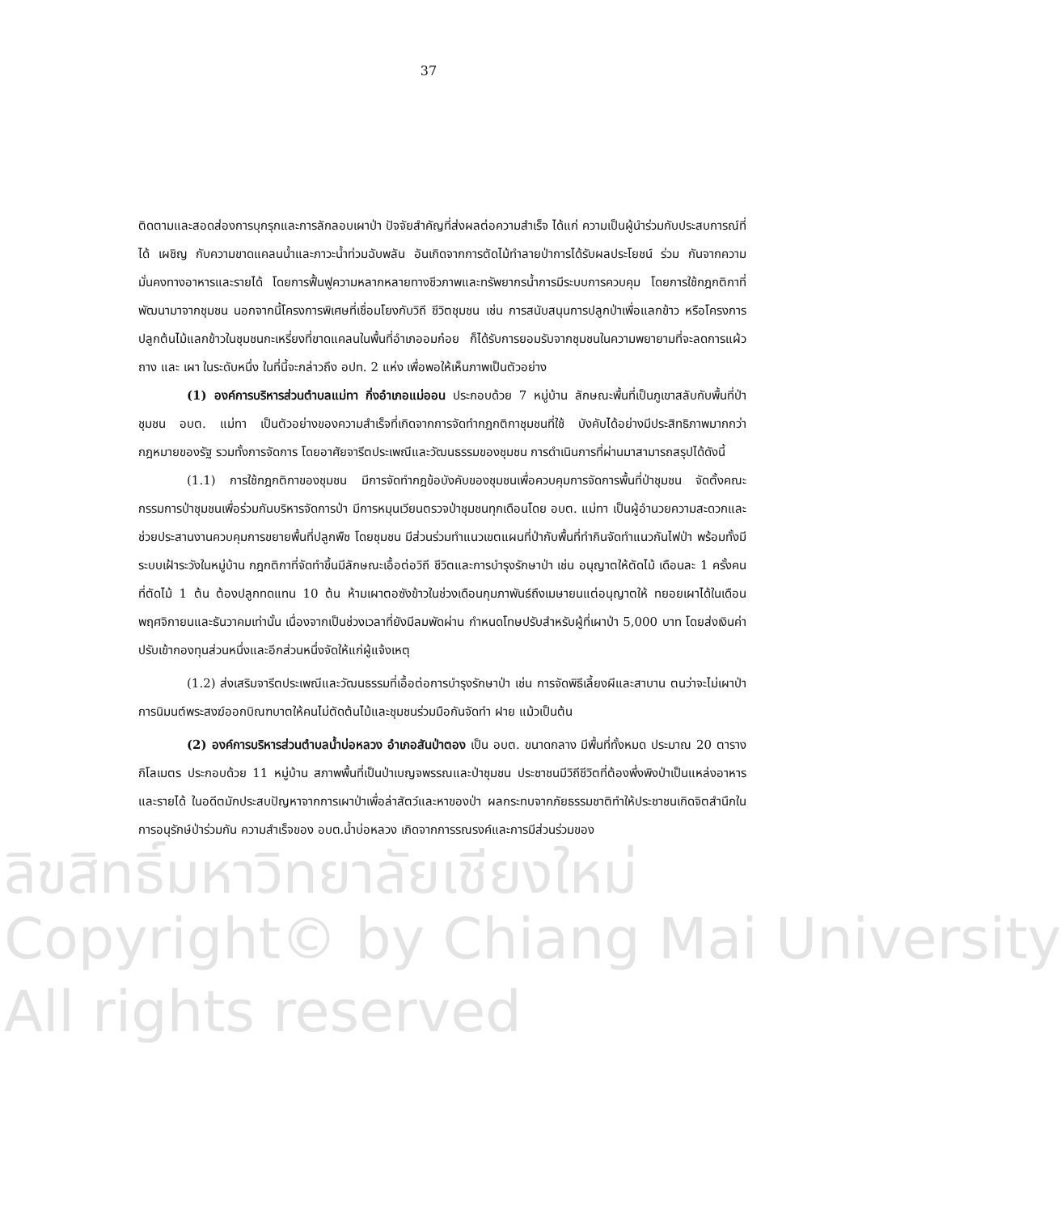ลิขสิทธิ์มหาวิทยาลัยเชียงใหม่
Copyright© by Chiang Mai University
All rights reserved
37
ติดตามและสอดส่องการบุกรุกและการลักลอบเผาป่า ปัจจัยสำคัญที่ส่งผลต่อความสำเร็จ ได้แก่ ความเป็นผู้นำร่วมกับประสบการณ์ที่ได้ เผชิญ กับความขาดแคลนน้ำและภาวะน้ำท่วมฉับพลัน อันเกิดจากการตัดไม้ทำลายป่าการได้รับผลประโยชน์ ร่วม กันจากความมั่นคงทางอาหารและรายได้ โดยการฟื้นฟูความหลากหลายทางชีวภาพและทรัพยากรน้ำการมีระบบการควบคุม โดยการใช้กฎกติกาที่พัฒนามาจากชุมชน นอกจากนี้โครงการพิเศษที่เชื่อมโยงกับวิถี ชีวิตชุมชน เช่น การสนับสนุนการปลูกป่าเพื่อแลกข้าว หรือโครงการปลูกต้นไม้แลกข้าวในชุมชนกะเหรี่ยงที่ขาดแคลนในพื้นที่อำเภออมก๋อย ก็ได้รับการยอมรับจากชุมชนในความพยายามที่จะลดการแผ้วถาง และ เผา ในระดับหนึ่ง ในที่นี้จะกล่าวถึง อปท. 2 แห่ง เพื่อพอให้เห็นภาพเป็นตัวอย่าง
(1) องค์การบริหารส่วนตำบลแม่ทา กิ่งอำเภอแม่ออน ประกอบด้วย 7 หมู่บ้าน ลักษณะพื้นที่เป็นภูเขาสลับกับพื้นที่ป่าชุมชน อบต. แม่ทา เป็นตัวอย่างของความสำเร็จที่เกิดจากการจัดทำกฎกติกาชุมชนที่ใช้ บังคับได้อย่างมีประสิทธิภาพมากกว่ากฎหมายของรัฐ รวมทั้งการจัดการ โดยอาศัยจารีตประเพณีและวัฒนธรรมของชุมชน การดำเนินการที่ผ่านมาสามารถสรุปได้ดังนี้
(1.1) การใช้กฎกติกาของชุมชน มีการจัดทำกฎข้อบังคับของชุมชนเพื่อควบคุมการจัดการพื้นที่ป่าชุมชน จัดตั้งคณะกรรมการป่าชุมชนเพื่อร่วมกันบริหารจัดการป่า มีการหมุนเวียนตรวจป่าชุมชนทุกเดือนโดย อบต. แม่ทา เป็นผู้อำนวยความสะดวกและช่วยประสานงานควบคุมการขยายพื้นที่ปลูกพืช โดยชุมชน มีส่วนร่วมทำแนวเขตแผนที่ป่ากับพื้นที่ทำกินจัดทำแนวกันไฟป่า พร้อมทั้งมีระบบเฝ้าระวังในหมู่บ้าน กฎกติกาที่จัดทำขึ้นมีลักษณะเอื้อต่อวิถี ชีวิตและการบำรุงรักษาป่า เช่น อนุญาตให้ตัดไม้ เดือนละ 1 ครั้งคนที่ตัดไม้ 1 ต้น ต้องปลูกทดแทน 10 ต้น ห้ามเผาตอซังข้าวในช่วงเดือนกุมภาพันธ์ถึงเมษายนแต่อนุญาตให้ ทยอยเผาได้ในเดือนพฤศจิกายนและธันวาคมเท่านั้น เนื่องจากเป็นช่วงเวลาที่ยังมีลมพัดผ่าน กำหนดโทษปรับสำหรับผู้ที่เผาป่า 5,000 บาท โดยส่งเงินค่าปรับเข้ากองทุนส่วนหนึ่งและอีกส่วนหนึ่งจัดให้แก่ผู้แจ้งเหตุ
(1.2) ส่งเสริมจารีตประเพณีและวัฒนธรรมที่เอื้อต่อการบำรุงรักษาป่า เช่น การจัดพิธีเลี้ยงผีและสาบาน ตนว่าจะไม่เผาป่า การนิมนต์พระสงฆ์ออกบิณฑบาตให้คนไม่ตัดต้นไม้และชุมชนร่วมมือกันจัดทำ ฝาย แม้วเป็นต้น
(2) องค์การบริหารส่วนตำบลน้ำบ่อหลวง อำเภอสันป่าตอง เป็น อบต. ขนาดกลาง มีพื้นที่ทั้งหมด ประมาณ 20 ตารางกิโลเมตร ประกอบด้วย 11 หมู่บ้าน สภาพพื้นที่เป็นป่าเบญจพรรณและป่าชุมชน ประชาชนมีวิถีชีวิตที่ต้องพึ่งพิงป่าเป็นแหล่งอาหารและรายได้ ในอดีตมักประสบปัญหาจากการเผาป่าเพื่อล่าสัตว์และหาของป่า ผลกระทบจากภัยธรรมชาติทำให้ประชาชนเกิดจิตสำนึกในการอนุรักษ์ป่าร่วมกัน ความสำเร็จของ อบต.น้ำบ่อหลวง เกิดจากการรณรงค์และการมีส่วนร่วมของ